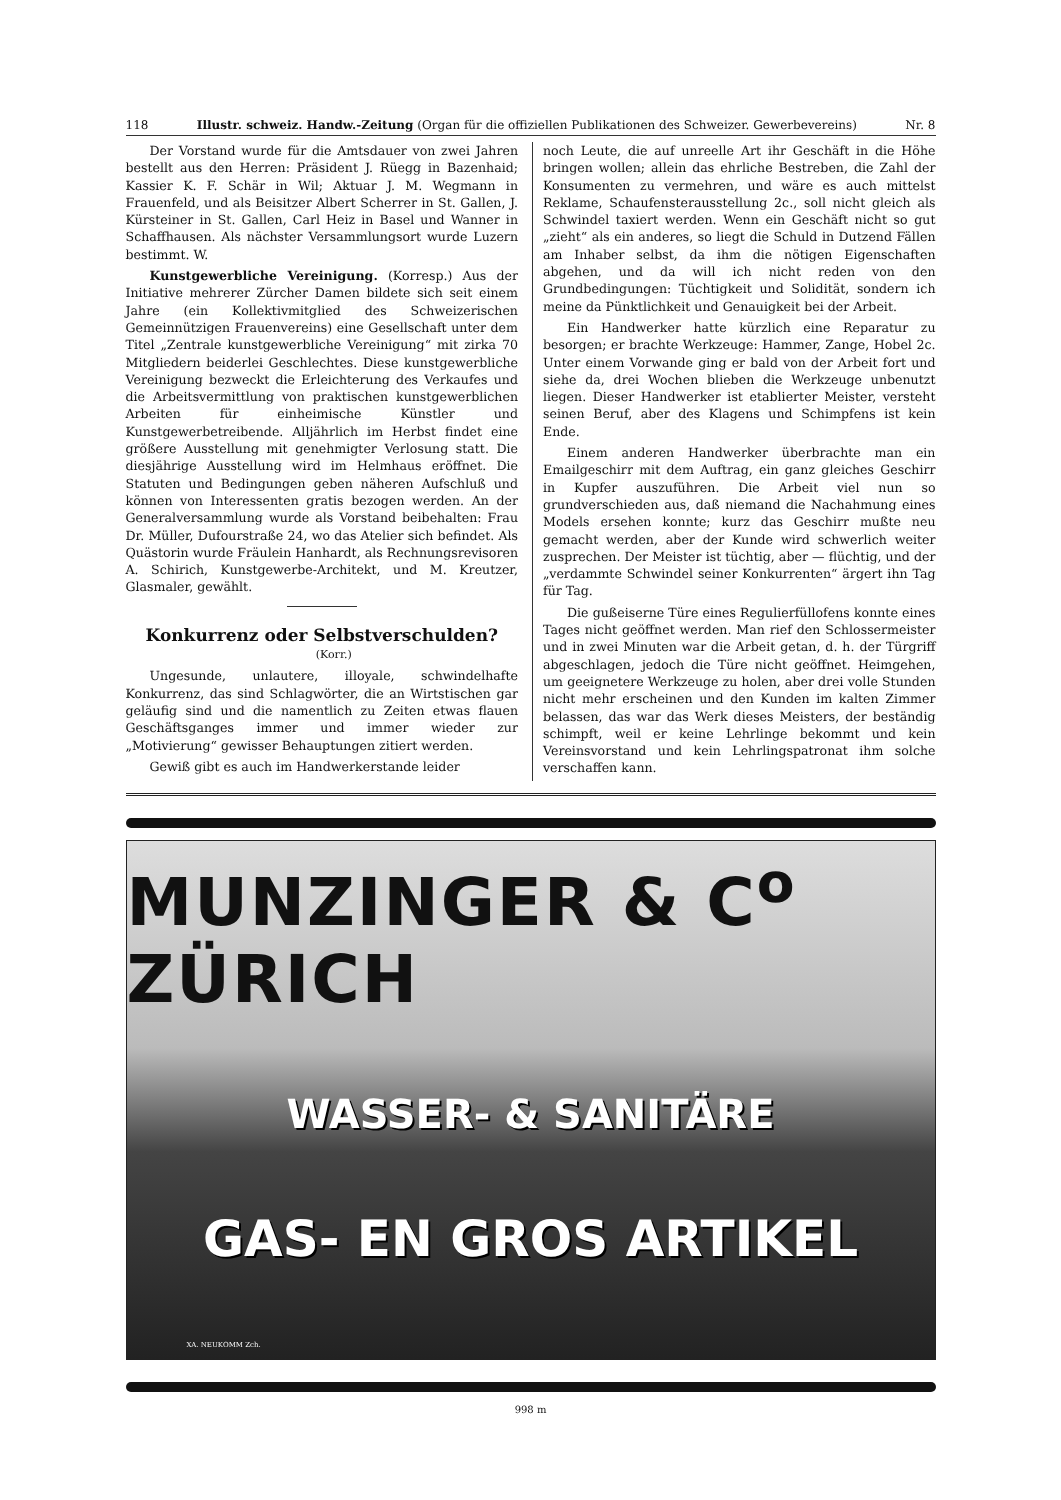118 Illustr. schweiz. Handw.-Zeitung (Organ für die offiziellen Publikationen des Schweizer. Gewerbevereins) Nr. 8
Der Vorstand wurde für die Amtsdauer von zwei Jahren bestellt aus den Herren: Präsident J. Rüegg in Bazenhaid; Kassier K. F. Schär in Wil; Aktuar J. M. Wegmann in Frauenfeld, und als Beisitzer Albert Scherrer in St. Gallen, J. Kürsteiner in St. Gallen, Carl Heiz in Basel und Wanner in Schaffhausen. Als nächster Versammlungsort wurde Luzern bestimmt. W.
Kunstgewerbliche Vereinigung. (Korresp.) Aus der Initiative mehrerer Zürcher Damen bildete sich seit einem Jahre (ein Kollektivmitglied des Schweizerischen Gemeinnützigen Frauenvereins) eine Gesellschaft unter dem Titel „Zentrale kunstgewerbliche Vereinigung“ mit zirka 70 Mitgliedern beiderlei Geschlechtes. Diese kunstgewerbliche Vereinigung bezweckt die Erleichterung des Verkaufes und die Arbeitsvermittlung von praktischen kunstgewerblichen Arbeiten für einheimische Künstler und Kunstgewerbetreibende. Alljährlich im Herbst findet eine größere Ausstellung mit genehmigter Verlosung statt. Die diesjährige Ausstellung wird im Helmhaus eröffnet. Die Statuten und Bedingungen geben näheren Aufschluß und können von Interessenten gratis bezogen werden. An der Generalversammlung wurde als Vorstand beibehalten: Frau Dr. Müller, Dufourstraße 24, wo das Atelier sich befindet. Als Quästorin wurde Fräulein Hanhardt, als Rechnungsrevisoren A. Schirich, Kunstgewerbe-Architekt, und M. Kreutzer, Glasmaler, gewählt.
Konkurrenz oder Selbstverschulden?
(Korr.)
Ungesunde, unlautere, illoyale, schwindelhafte Konkurrenz, das sind Schlagwörter, die an Wirtstischen gar geläufig sind und die namentlich zu Zeiten etwas flauen Geschäftsganges immer und immer wieder zur „Motivierung“ gewisser Behauptungen zitiert werden.
Gewiß gibt es auch im Handwerkerstande leider
noch Leute, die auf unreelle Art ihr Geschäft in die Höhe bringen wollen; allein das ehrliche Bestreben, die Zahl der Konsumenten zu vermehren, und wäre es auch mittelst Reklame, Schaufensterausstellung 2c., soll nicht gleich als Schwindel taxiert werden. Wenn ein Geschäft nicht so gut „zieht“ als ein anderes, so liegt die Schuld in Dutzend Fällen am Inhaber selbst, da ihm die nötigen Eigenschaften abgehen, und da will ich nicht reden von den Grundbedingungen: Tüchtigkeit und Solidität, sondern ich meine da Pünktlichkeit und Genauigkeit bei der Arbeit.
Ein Handwerker hatte kürzlich eine Reparatur zu besorgen; er brachte Werkzeuge: Hammer, Zange, Hobel 2c. Unter einem Vorwande ging er bald von der Arbeit fort und siehe da, drei Wochen blieben die Werkzeuge unbenutzt liegen. Dieser Handwerker ist etablierter Meister, versteht seinen Beruf, aber des Klagens und Schimpfens ist kein Ende.
Einem anderen Handwerker überbrachte man ein Emailgeschirr mit dem Auftrag, ein ganz gleiches Geschirr in Kupfer auszuführen. Die Arbeit viel nun so grundverschieden aus, daß niemand die Nachahmung eines Models ersehen konnte; kurz das Geschirr mußte neu gemacht werden, aber der Kunde wird schwerlich weiter zusprechen. Der Meister ist tüchtig, aber — flüchtig, und der „verdammte Schwindel seiner Konkurrenten“ ärgert ihn Tag für Tag.
Die gußeiserne Türe eines Regulierfüllofens konnte eines Tages nicht geöffnet werden. Man rief den Schlossermeister und in zwei Minuten war die Arbeit getan, d. h. der Türgriff abgeschlagen, jedoch die Türe nicht geöffnet. Heimgehen, um geeignetere Werkzeuge zu holen, aber drei volle Stunden nicht mehr erscheinen und den Kunden im kalten Zimmer belassen, das war das Werk dieses Meisters, der beständig schimpft, weil er keine Lehrlinge bekommt und kein Vereinsvorstand und kein Lehrlingspatronat ihm solche verschaffen kann.
MUNZINGER & C<sup>o</sup> ZÜRICH
WASSER- & SANITÄRE
GAS- EN GROS ARTIKEL
XA. NEUKOMM Zch.
998 m